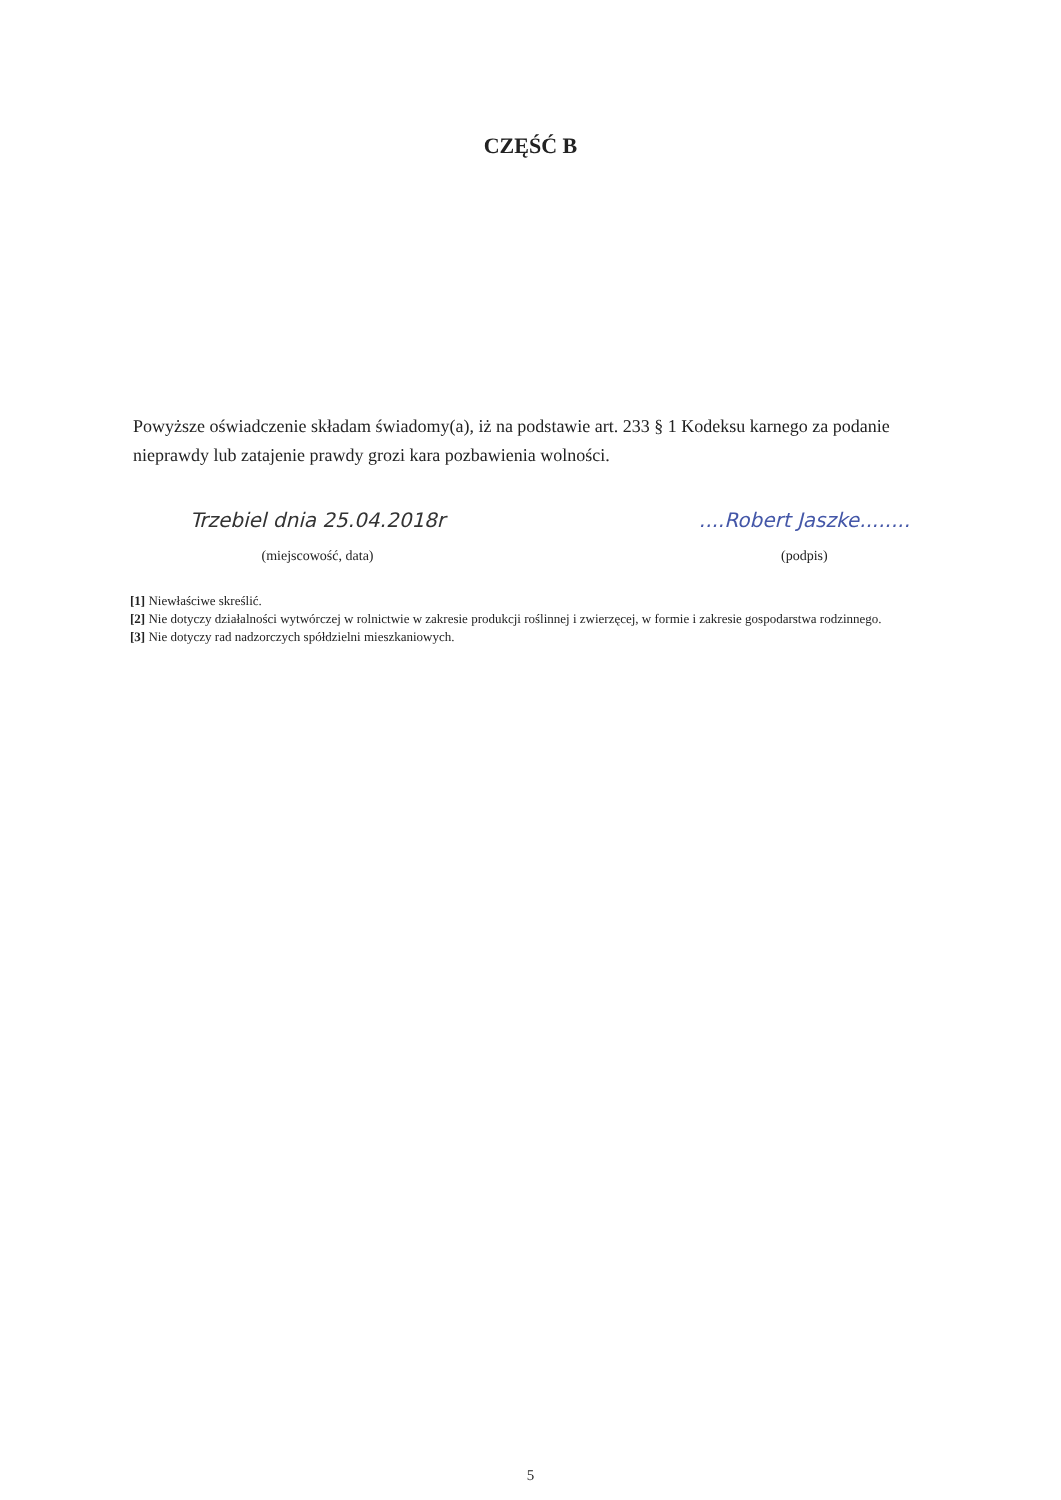CZĘŚĆ B
Powyższe oświadczenie składam świadomy(a), iż na podstawie art. 233 § 1 Kodeksu karnego za podanie nieprawdy lub zatajenie prawdy grozi kara pozbawienia wolności.
Trzebiel dnia 25.04.2018r
(miejscowość, data)
....Robert Jaszke........
(podpis)
[1] Niewłaściwe skreślić.
[2] Nie dotyczy działalności wytwórczej w rolnictwie w zakresie produkcji roślinnej i zwierzęcej, w formie i zakresie gospodarstwa rodzinnego.
[3] Nie dotyczy rad nadzorczych spółdzielni mieszkaniowych.
5